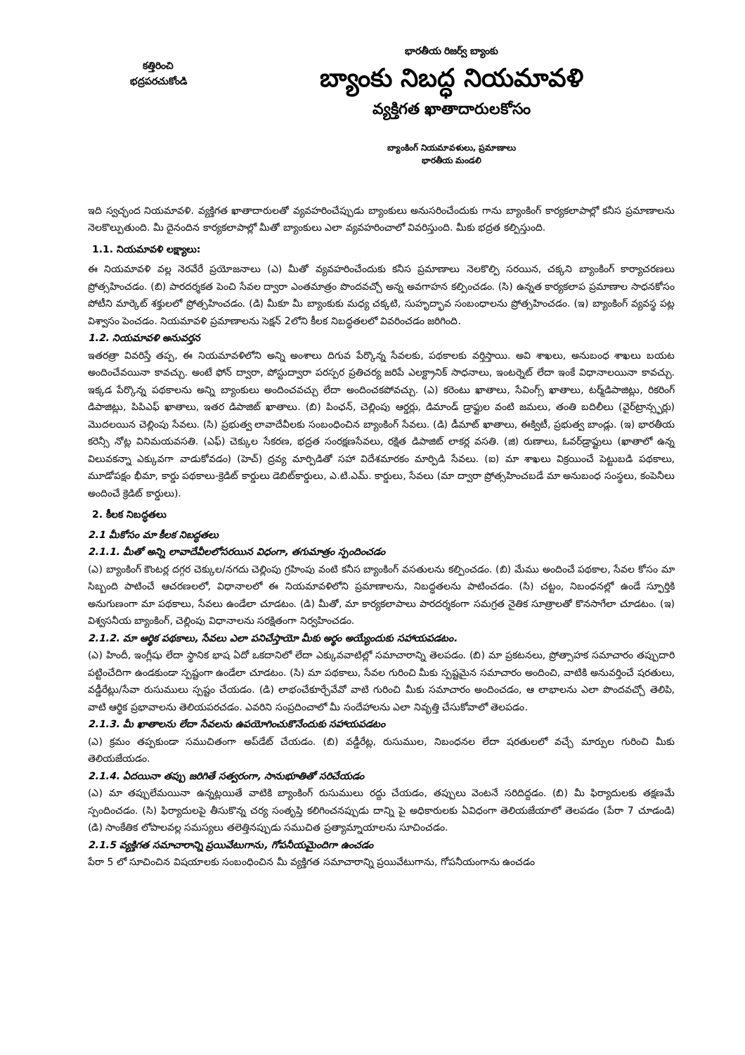కత్తిరించి
భద్రపరచుకోండి
భారతీయ రిజర్వ్ బ్యాంకు
బ్యాంకు నిబద్ధ నియమావళి
వ్యక్తిగత ఖాతాదారులకోసం
బ్యాంకింగ్ నియమావళులు, ప్రమాణాలు
భారతీయ మండలి
ఇది స్వచ్ఛంద నియమావళి. వ్యక్తిగత ఖాతాదారులతో వ్యవహరించేప్పుడు బ్యాంకులు అనుసరించేందుకు గాను బ్యాంకింగ్ కార్యకలాపాల్లో కనీస ప్రమాణాలను నెలకొల్పుతుంది. మీ దైనందిన కార్యకలాపాల్లో మీతో బ్యాంకులు ఎలా వ్యవహరించాలో వివరిస్తుంది. మీకు భద్రత కల్పిస్తుంది.
1.1. నియమావళి లక్ష్యాలు:
ఈ నియమావళి వల్ల నెరవేరే ప్రయోజనాలు (ఎ) మీతో వ్యవహరించేందుకు కనీస ప్రమాణాలు నెలకొల్పి సరయిన, చక్కని బ్యాంకింగ్ కార్యాచరణలు ప్రోత్సహించడం. (బి) పారదర్శకత పెంచి సేవల ద్వారా ఎంతమాత్రం పొందవచ్చో అన్న అవగాహన కల్పించడం. (సి) ఉన్నత కార్యకలాప ప్రమాణాల సాధనకోసం పోటీని మార్కెట్ శక్తులలో ప్రోత్సహించడం. (డి) మీకూ మీ బ్యాంకుకు మధ్య చక్కటి, సుహృద్భావ సంబంధాలను ప్రోత్సహించడం. (ఇ) బ్యాంకింగ్ వ్యవస్థ పట్ల విశ్వాసం పెంచడం. నియమావళి ప్రమాణాలను సెక్షన్ 2లోని కీలక నిబద్ధతలలో వివరించడం జరిగింది.
1.2. నియమావళి అనువర్తన
ఇతరత్రా వివరిస్తే తప్ప, ఈ నియమావళిలోని అన్ని అంశాలు దిగువ పేర్కొన్న సేవలకు, పథకాలకు వర్తిస్తాయి. అవి శాఖలు, అనుబంధ శాఖలు బయట అందించేవయినా కావచ్చు. అంటే ఫోన్ ద్వారా, పోస్టుద్వారా పరస్పర ప్రతిచర్య జరిపే ఎలక్ట్రానిక్ సాధనాలు, ఇంటర్నెట్ లేదా ఇంకే విధానాలయినా కావచ్చు. ఇక్కడ పేర్కొన్న పథకాలను అన్ని బ్యాంకులు అందించవచ్చు లేదా అందించకపోవచ్చు. (ఎ) కరెంటు ఖాతాలు, సేవింగ్స్ ఖాతాలు, టర్మ్‌డిపాజిట్లు, రికరింగ్ డిపాజిట్లు, పిపిఎఫ్ ఖాతాలు, ఇతర డిపాజిట్ ఖాతాలు. (బి) పింఛన్, చెల్లింపు ఆర్డర్లు, డిమాండ్ డ్రాఫ్టుల వంటి జమలు, తంతి బదిలీలు (వైర్‌ట్రాన్స్ఫర్లు) మొదలయిన చెల్లింపు సేవలు. (సి) ప్రభుత్వ లావాదేవీలకు సంబంధించిన బ్యాంకింగ్ సేవలు. (డి) డీమాట్ ఖాతాలు, ఈక్విటీ, ప్రభుత్వ బాండ్లు. (ఇ) భారతీయ కరెన్సీ నోట్ల వినిమయవసతి. (ఎఫ్) చెక్కుల సేకరణ, భద్రత సంరక్షణసేవలు, రక్షిత డిపాజిట్ లాకర్ల వసతి. (జి) రుణాలు, ఓవర్‌డ్రాఫ్టులు (ఖాతాలో ఉన్న విలువకన్నా ఎక్కువగా వాడుకోవడం) (హెచ్) ద్రవ్య మార్పిడితో సహా విదేశమారకం మార్పిడి సేవలు. (ఐ) మా శాఖలు విక్రయించే పెట్టుబడి పథకాలు, మూడోపక్షం భీమా, కార్డు పథకాలు-క్రెడిట్ కార్డులు డెబిట్‌కార్డులు, ఎ.టి.ఎమ్. కార్డులు, సేవలు (మా ద్వారా ప్రోత్సహించబడే మా అనుబంధ సంస్థలు, కంపెనీలు అందించే క్రెడిట్ కార్డులు).
2. కీలక నిబద్ధతలు
2.1 మీకోసం మా కీలక నిబద్ధతలు
2.1.1. మీతో అన్ని లావాదేవీలలోసరయిన విధంగా, తగుమాత్రం స్పందించడం
(ఎ) బ్యాంకింగ్ కౌంటర్ల దగ్గర చెక్కుల/నగదు చెల్లింపు గ్రహింపు వంటి కనీస బ్యాంకింగ్ వసతులను కల్పించడం. (బి) మేము అందించే పథకాల, సేవల కోసం మా సిబ్బంది పాటించే ఆచరణలలో, విధానాలలో ఈ నియమావళిలోని ప్రమాణాలను, నిబద్ధతలను పాటించడం. (సి) చట్టం, నిబంధనల్లో ఉండే స్ఫూర్తికి అనుగుణంగా మా పథకాలు, సేవలు ఉండేలా చూడటం. (డి) మీతో, మా కార్యకలాపాలు పారదర్శకంగా సమగ్రత నైతిక సూత్రాలతో కొనసాగేలా చూడటం. (ఇ) విశ్వసనీయ బ్యాంకింగ్, చెల్లింపు విధానాలను సరక్షితంగా నిర్వహించడం.
2.1.2. మా ఆర్థిక పథకాలు, సేవలు ఎలా పనిచేస్తాయో మీకు అర్థం అయ్యేందుకు సహాయపడటం.
(ఎ) హిందీ, ఇంగ్లీషు లేదా స్థానిక భాష ఏదో ఒకదానిలో లేదా ఎక్కువవాటిల్లో సమాచారాన్ని తెలపడం. (బి) మా ప్రకటనలు, ప్రోత్సాహక సమాచారం తప్పుదారి పట్టించేదిగా ఉండకుండా స్పష్టంగా ఉండేలా చూడటం. (సి) మా పథకాలు, సేవల గురించి మీకు స్పష్టమైన సమాచారం అందించి, వాటికి అనువర్తించే షరతులు, వడ్డీరేట్లు/సేవా రుసుములు స్పష్టం చేయడం. (డి) లాభంచేకూర్చేవేవో వాటి గురించి మీకు సమాచారం అందించడం, ఆ లాభాలను ఎలా పొందవచ్చో తెలిపి, వాటి ఆర్థిక ప్రభావాలను తెలియపరచడం. ఎవరిని సంప్రదించాలో మీ సందేహాలను ఎలా నివృత్తి చేసుకోవాలో తెలపడం.
2.1.3. మీ ఖాతాలను లేదా సేవలను ఉపయోగించుకొనేందుకు సహాయపడటం
(ఎ) క్రమం తప్పకుండా సముచితంగా అప్‌డేట్ చేయడం. (బి) వడ్డీరేట్ల, రుసుముల, నిబంధనల లేదా షరతులలో వచ్చే మార్పుల గురించి మీకు తెలియజేయడం.
2.1.4. ఏదయినా తప్పు జరిగితే సత్వరంగా, సానుభూతితో సరిచేయడం
(ఎ) మా తప్పులేమయినా ఉన్నట్లయితే వాటికి బ్యాంకింగ్ రుసుములు రద్దు చేయడం, తప్పులు వెంటనే సరిదిద్దడం. (బి) మీ ఫిర్యాదులకు తక్షణమే స్పందించడం. (సి) ఫిర్యాదులపై తీసుకొన్న చర్య సంతృప్తి కలిగించనప్పుడు దాన్ని పై అధికారులకు ఏవిధంగా తెలియజేయాలో తెలపడం (పేరా 7 చూడండి) (డి) సాంకేతిక లోపాలవల్ల సమస్యలు తలెత్తినప్పుడు సముచిత ప్రత్యామ్నాయాలను సూచించడం.
2.1.5 వ్యక్తిగత సమాచారాన్ని ప్రయివేటుగాను, గోపనీయమైందిగా ఉంచడం
పేరా 5 లో సూచించిన విషయాలకు సంబంధించిన మీ వ్యక్తిగత సమాచారాన్ని ప్రయివేటుగాను, గోపనీయంగాను ఉంచడం